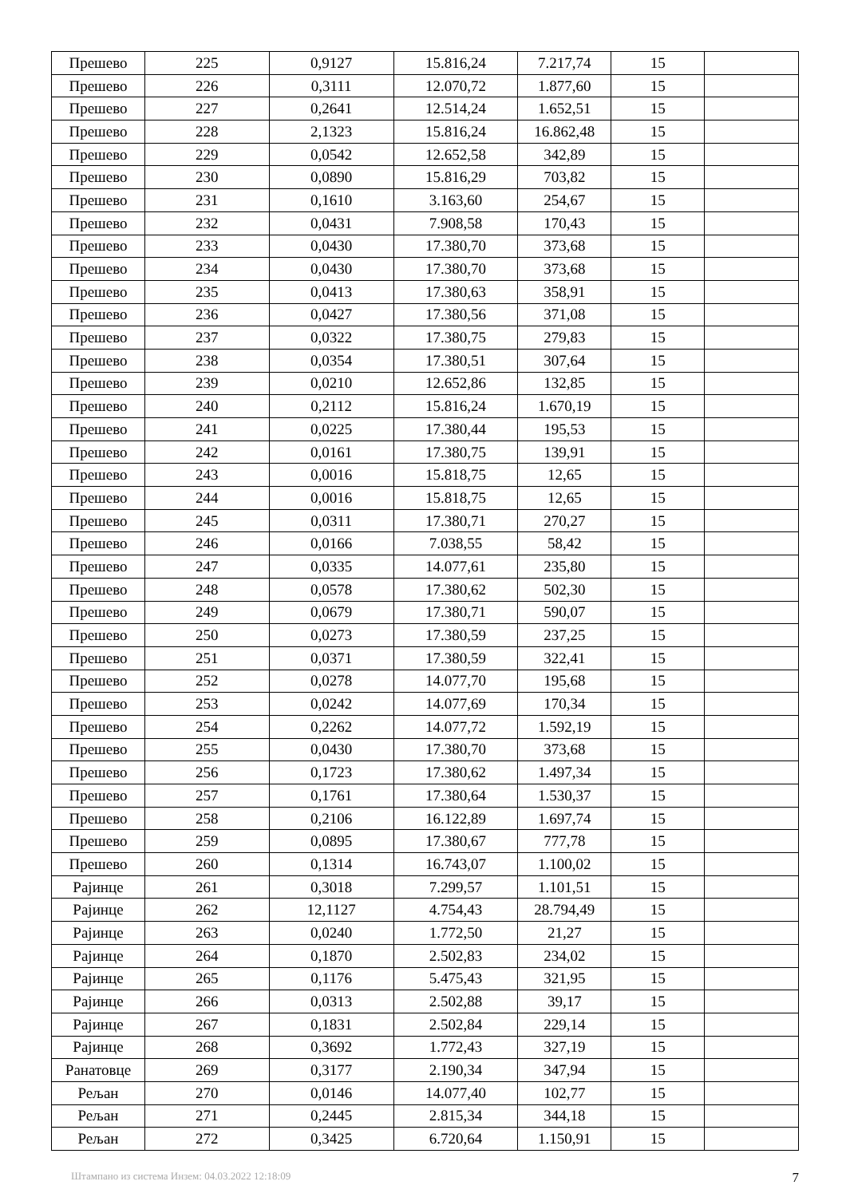| Прешево | 225 | 0,9127 | 15.816,24 | 7.217,74 | 15 | |
| Прешево | 226 | 0,3111 | 12.070,72 | 1.877,60 | 15 | |
| Прешево | 227 | 0,2641 | 12.514,24 | 1.652,51 | 15 | |
| Прешево | 228 | 2,1323 | 15.816,24 | 16.862,48 | 15 | |
| Прешево | 229 | 0,0542 | 12.652,58 | 342,89 | 15 | |
| Прешево | 230 | 0,0890 | 15.816,29 | 703,82 | 15 | |
| Прешево | 231 | 0,1610 | 3.163,60 | 254,67 | 15 | |
| Прешево | 232 | 0,0431 | 7.908,58 | 170,43 | 15 | |
| Прешево | 233 | 0,0430 | 17.380,70 | 373,68 | 15 | |
| Прешево | 234 | 0,0430 | 17.380,70 | 373,68 | 15 | |
| Прешево | 235 | 0,0413 | 17.380,63 | 358,91 | 15 | |
| Прешево | 236 | 0,0427 | 17.380,56 | 371,08 | 15 | |
| Прешево | 237 | 0,0322 | 17.380,75 | 279,83 | 15 | |
| Прешево | 238 | 0,0354 | 17.380,51 | 307,64 | 15 | |
| Прешево | 239 | 0,0210 | 12.652,86 | 132,85 | 15 | |
| Прешево | 240 | 0,2112 | 15.816,24 | 1.670,19 | 15 | |
| Прешево | 241 | 0,0225 | 17.380,44 | 195,53 | 15 | |
| Прешево | 242 | 0,0161 | 17.380,75 | 139,91 | 15 | |
| Прешево | 243 | 0,0016 | 15.818,75 | 12,65 | 15 | |
| Прешево | 244 | 0,0016 | 15.818,75 | 12,65 | 15 | |
| Прешево | 245 | 0,0311 | 17.380,71 | 270,27 | 15 | |
| Прешево | 246 | 0,0166 | 7.038,55 | 58,42 | 15 | |
| Прешево | 247 | 0,0335 | 14.077,61 | 235,80 | 15 | |
| Прешево | 248 | 0,0578 | 17.380,62 | 502,30 | 15 | |
| Прешево | 249 | 0,0679 | 17.380,71 | 590,07 | 15 | |
| Прешево | 250 | 0,0273 | 17.380,59 | 237,25 | 15 | |
| Прешево | 251 | 0,0371 | 17.380,59 | 322,41 | 15 | |
| Прешево | 252 | 0,0278 | 14.077,70 | 195,68 | 15 | |
| Прешево | 253 | 0,0242 | 14.077,69 | 170,34 | 15 | |
| Прешево | 254 | 0,2262 | 14.077,72 | 1.592,19 | 15 | |
| Прешево | 255 | 0,0430 | 17.380,70 | 373,68 | 15 | |
| Прешево | 256 | 0,1723 | 17.380,62 | 1.497,34 | 15 | |
| Прешево | 257 | 0,1761 | 17.380,64 | 1.530,37 | 15 | |
| Прешево | 258 | 0,2106 | 16.122,89 | 1.697,74 | 15 | |
| Прешево | 259 | 0,0895 | 17.380,67 | 777,78 | 15 | |
| Прешево | 260 | 0,1314 | 16.743,07 | 1.100,02 | 15 | |
| Рајинце | 261 | 0,3018 | 7.299,57 | 1.101,51 | 15 | |
| Рајинце | 262 | 12,1127 | 4.754,43 | 28.794,49 | 15 | |
| Рајинце | 263 | 0,0240 | 1.772,50 | 21,27 | 15 | |
| Рајинце | 264 | 0,1870 | 2.502,83 | 234,02 | 15 | |
| Рајинце | 265 | 0,1176 | 5.475,43 | 321,95 | 15 | |
| Рајинце | 266 | 0,0313 | 2.502,88 | 39,17 | 15 | |
| Рајинце | 267 | 0,1831 | 2.502,84 | 229,14 | 15 | |
| Рајинце | 268 | 0,3692 | 1.772,43 | 327,19 | 15 | |
| Ранатовце | 269 | 0,3177 | 2.190,34 | 347,94 | 15 | |
| Рељан | 270 | 0,0146 | 14.077,40 | 102,77 | 15 | |
| Рељан | 271 | 0,2445 | 2.815,34 | 344,18 | 15 | |
| Рељан | 272 | 0,3425 | 6.720,64 | 1.150,91 | 15 | |
Штампано из система Инзем: 04.03.2022 12:18:09 7